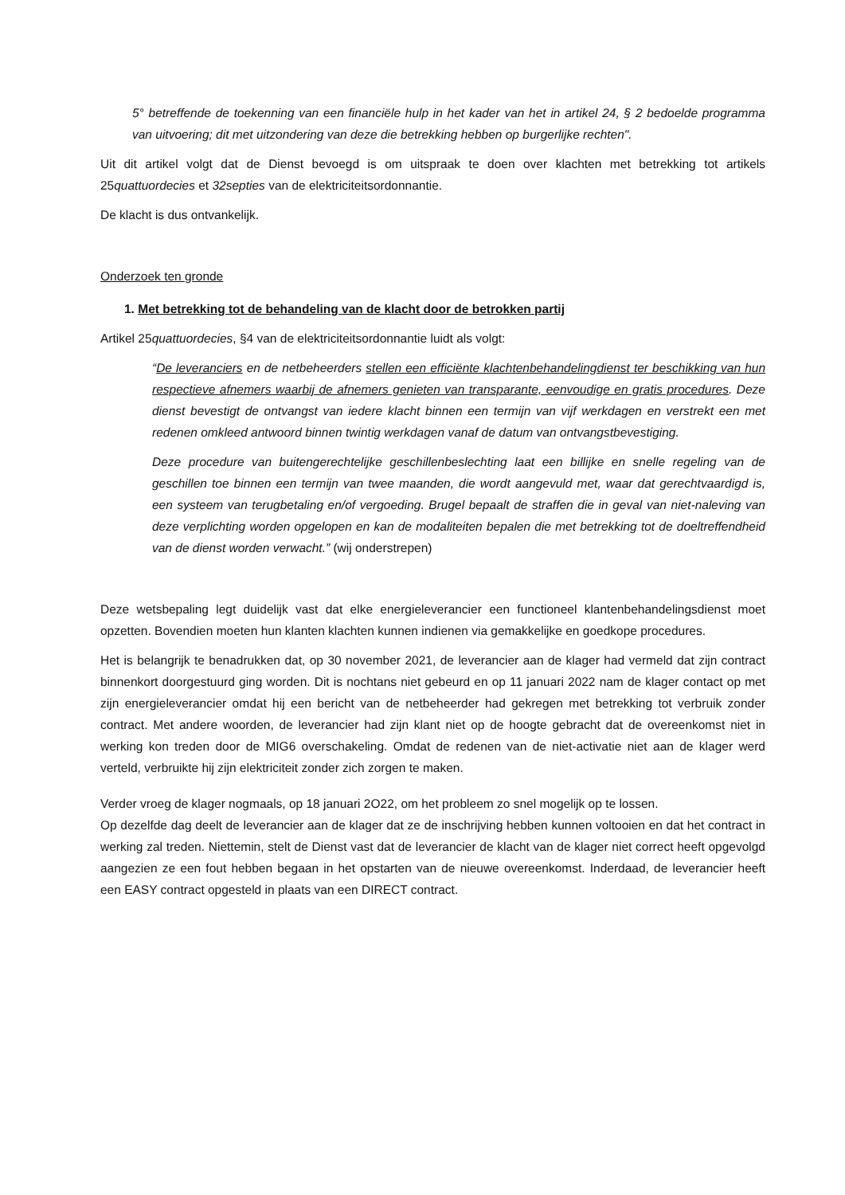5° betreffende de toekenning van een financiële hulp in het kader van het in artikel 24, § 2 bedoelde programma van uitvoering; dit met uitzondering van deze die betrekking hebben op burgerlijke rechten".
Uit dit artikel volgt dat de Dienst bevoegd is om uitspraak te doen over klachten met betrekking tot artikels 25quattuordecies et 32septies van de elektriciteitsordonnantie.
De klacht is dus ontvankelijk.
Onderzoek ten gronde
1. Met betrekking tot de behandeling van de klacht door de betrokken partij
Artikel 25quattuordecies, §4 van de elektriciteitsordonnantie luidt als volgt:
“De leveranciers en de netbeheerders stellen een efficiënte klachtenbehandelingdienst ter beschikking van hun respectieve afnemers waarbij de afnemers genieten van transparante, eenvoudige en gratis procedures. Deze dienst bevestigt de ontvangst van iedere klacht binnen een termijn van vijf werkdagen en verstrekt een met redenen omkleed antwoord binnen twintig werkdagen vanaf de datum van ontvangstbevestiging.
Deze procedure van buitengerechtelijke geschillenbeslechting laat een billijke en snelle regeling van de geschillen toe binnen een termijn van twee maanden, die wordt aangevuld met, waar dat gerechtvaardigd is, een systeem van terugbetaling en/of vergoeding. Brugel bepaalt de straffen die in geval van niet-naleving van deze verplichting worden opgelopen en kan de modaliteiten bepalen die met betrekking tot de doeltreffendheid van de dienst worden verwacht.” (wij onderstrepen)
Deze wetsbepaling legt duidelijk vast dat elke energieleverancier een functioneel klantenbehandelingsdienst moet opzetten. Bovendien moeten hun klanten klachten kunnen indienen via gemakkelijke en goedkope procedures.
Het is belangrijk te benadrukken dat, op 30 november 2021, de leverancier aan de klager had vermeld dat zijn contract binnenkort doorgestuurd ging worden. Dit is nochtans niet gebeurd en op 11 januari 2022 nam de klager contact op met zijn energieleverancier omdat hij een bericht van de netbeheerder had gekregen met betrekking tot verbruik zonder contract. Met andere woorden, de leverancier had zijn klant niet op de hoogte gebracht dat de overeenkomst niet in werking kon treden door de MIG6 overschakeling. Omdat de redenen van de niet-activatie niet aan de klager werd verteld, verbruikte hij zijn elektriciteit zonder zich zorgen te maken.
Verder vroeg de klager nogmaals, op 18 januari 2O22, om het probleem zo snel mogelijk op te lossen.
Op dezelfde dag deelt de leverancier aan de klager dat ze de inschrijving hebben kunnen voltooien en dat het contract in werking zal treden. Niettemin, stelt de Dienst vast dat de leverancier de klacht van de klager niet correct heeft opgevolgd aangezien ze een fout hebben begaan in het opstarten van de nieuwe overeenkomst. Inderdaad, de leverancier heeft een EASY contract opgesteld in plaats van een DIRECT contract.